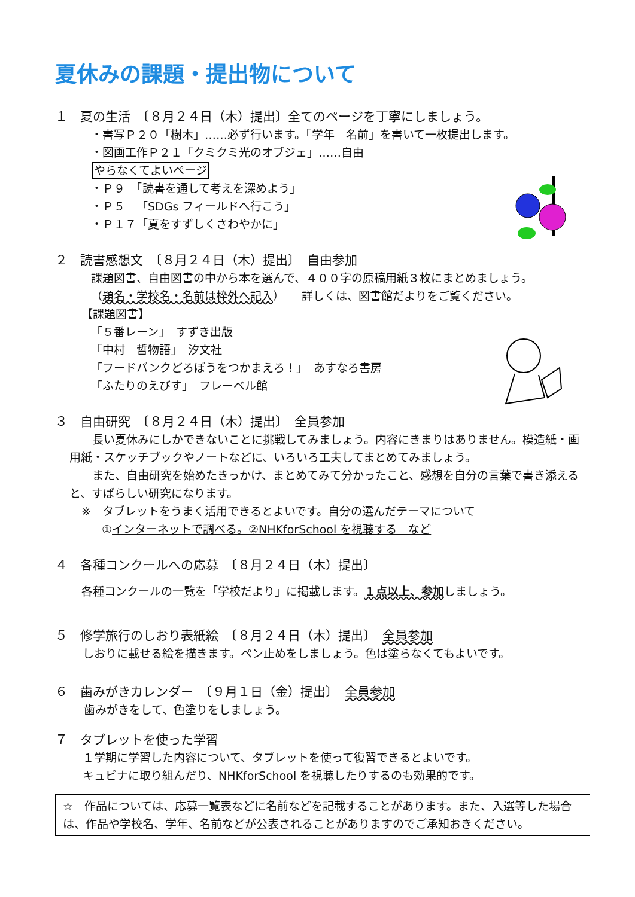夏休みの課題・提出物について
１　夏の生活　〔８月２４日（木）提出〕全てのページを丁寧にしましょう。
・書写Ｐ２０「樹木」……必ず行います。「学年　名前」を書いて一枚提出します。
・図画工作Ｐ２１「クミクミ光のオブジェ」……自由
やらなくてよいページ
・Ｐ９　「読書を通して考えを深めよう」
・Ｐ５　「SDGs フィールドへ行こう」
・Ｐ１７「夏をすずしくさわやかに」
２　読書感想文　〔８月２４日（木）提出〕　自由参加
課題図書、自由図書の中から本を選んで、４００字の原稿用紙３枚にまとめましょう。
（題名・学校名・名前は枠外へ記入）　　詳しくは、図書館だよりをご覧ください。
【課題図書】
「５番レーン」　すずき出版
「中村　哲物語」　汐文社
「フードバンクどろぼうをつかまえろ！」　あすなろ書房
「ふたりのえびす」　フレーベル館
３　自由研究　〔８月２４日（木）提出〕　全員参加
　　長い夏休みにしかできないことに挑戦してみましょう。内容にきまりはありません。模造紙・画用紙・スケッチブックやノートなどに、いろいろ工夫してまとめてみましょう。
　　また、自由研究を始めたきっかけ、まとめてみて分かったこと、感想を自分の言葉で書き添えると、すばらしい研究になります。
※　タブレットをうまく活用できるとよいです。自分の選んだテーマについて
①インターネットで調べる。②NHKforSchool を視聴する　など
４　各種コンクールへの応募　〔８月２４日（木）提出〕
各種コンクールの一覧を「学校だより」に掲載します。１点以上、参加しましょう。
５　修学旅行のしおり表紙絵　〔８月２４日（木）提出〕　全員参加
しおりに載せる絵を描きます。ペン止めをしましょう。色は塗らなくてもよいです。
６　歯みがきカレンダー　〔９月１日（金）提出〕　全員参加
歯みがきをして、色塗りをしましょう。
７　タブレットを使った学習
１学期に学習した内容について、タブレットを使って復習できるとよいです。
キュビナに取り組んだり、NHKforSchool を視聴したりするのも効果的です。
☆　作品については、応募一覧表などに名前などを記載することがあります。また、入選等した場合は、作品や学校名、学年、名前などが公表されることがありますのでご承知おきください。